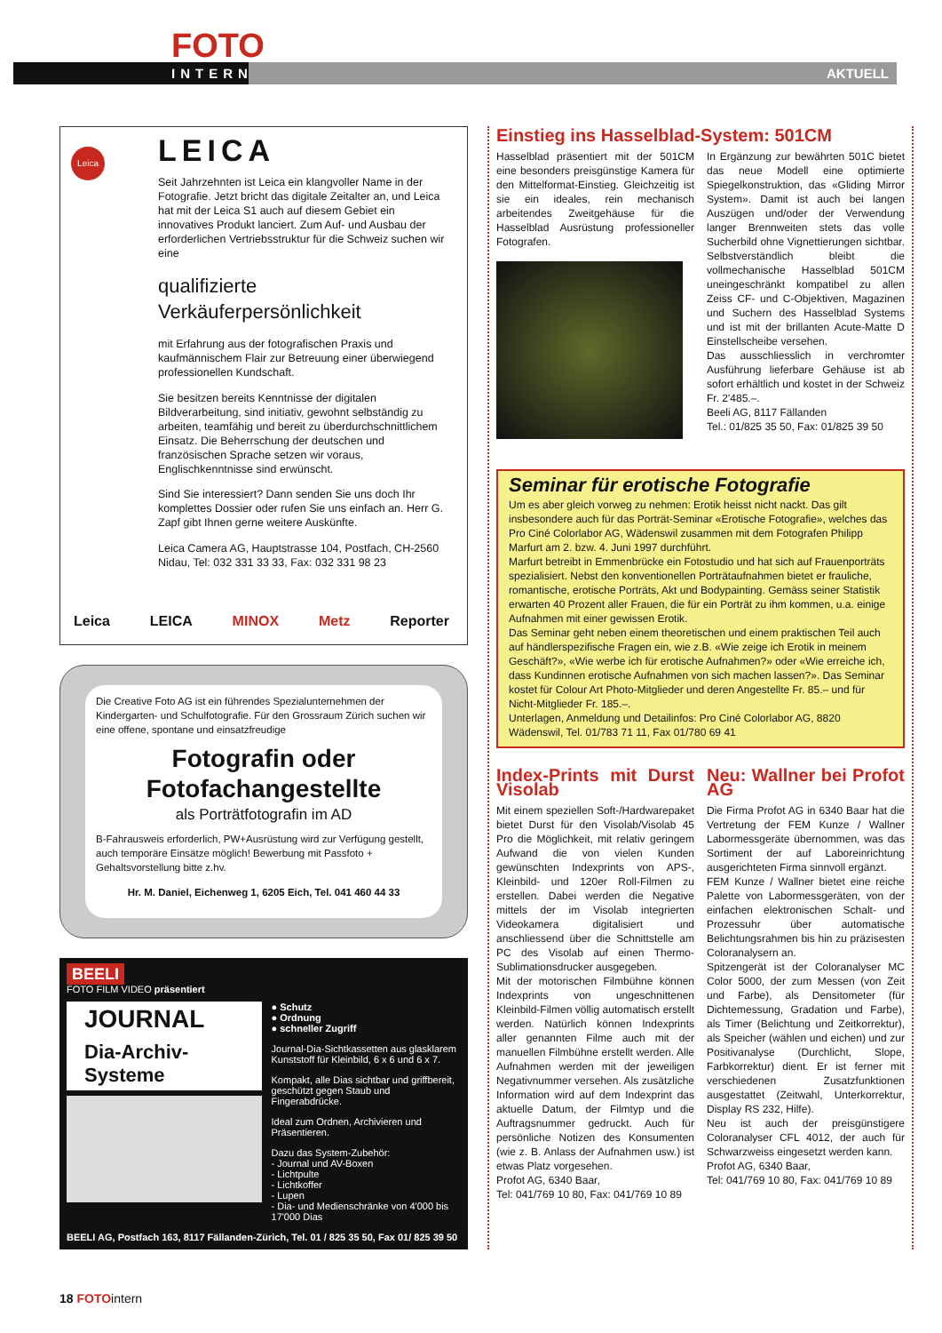FOTO
INTERN AKTUELL
Leica
LEICA
Seit Jahrzehnten ist Leica ein klangvoller Name in der Fotografie. Jetzt bricht das digitale Zeitalter an, und Leica hat mit der Leica S1 auch auf diesem Gebiet ein innovatives Produkt lanciert. Zum Auf- und Ausbau der erforderlichen Vertriebsstruktur für die Schweiz suchen wir eine
qualifizierte Verkäuferpersönlichkeit
mit Erfahrung aus der fotografischen Praxis und kaufmännischem Flair zur Betreuung einer überwiegend professionellen Kundschaft.
Sie besitzen bereits Kenntnisse der digitalen Bildverarbeitung, sind initiativ, gewohnt selbständig zu arbeiten, teamfähig und bereit zu überdurchschnittlichem Einsatz. Die Beherrschung der deutschen und französischen Sprache setzen wir voraus, Englischkenntnisse sind erwünscht.
Sind Sie interessiert? Dann senden Sie uns doch Ihr komplettes Dossier oder rufen Sie uns einfach an. Herr G. Zapf gibt Ihnen gerne weitere Auskünfte.
Leica Camera AG, Hauptstrasse 104, Postfach, CH-2560 Nidau, Tel: 032 331 33 33, Fax: 032 331 98 23
Leica LEICA MINOX Metz Reporter
Die Creative Foto AG ist ein führendes Spezialunternehmen der Kindergarten- und Schulfotografie. Für den Grossraum Zürich suchen wir eine offene, spontane und einsatzfreudige
Fotografin oder
Fotofachangestellte
als Porträtfotografin im AD
B-Fahrausweis erforderlich, PW+Ausrüstung wird zur Verfügung gestellt, auch temporäre Einsätze möglich! Bewerbung mit Passfoto + Gehaltsvorstellung bitte z.hv.
Hr. M. Daniel, Eichenweg 1, 6205 Eich, Tel. 041 460 44 33
BEELI
FOTO FILM VIDEO präsentiert
JOURNAL
Dia-Archiv-Systeme
● Schutz
● Ordnung
● schneller Zugriff
Journal-Dia-Sichtkassetten aus glasklarem Kunststoff für Kleinbild, 6 x 6 und 6 x 7.
Kompakt, alle Dias sichtbar und griffbereit, geschützt gegen Staub und Fingerabdrücke.
Ideal zum Ordnen, Archivieren und Präsentieren.
Dazu das System-Zubehör:
- Journal und AV-Boxen
- Lichtpulte
- Lichtkoffer
- Lupen
- Dia- und Medienschränke von 4'000 bis 17'000 Dias
BEELI AG, Postfach 163, 8117 Fällanden-Zürich, Tel. 01 / 825 35 50, Fax 01/ 825 39 50
Einstieg ins Hasselblad-System: 501CM
Hasselblad präsentiert mit der 501CM eine besonders preisgünstige Kamera für den Mittelformat-Einstieg. Gleichzeitig ist sie ein ideales, rein mechanisch arbeitendes Zweitgehäuse für die Hasselblad Ausrüstung professioneller Fotografen.
In Ergänzung zur bewährten 501C bietet das neue Modell eine optimierte Spiegelkonstruktion, das «Gliding Mirror System». Damit ist auch bei langen Auszügen und/oder der Verwendung langer Brennweiten stets das volle Sucherbild ohne Vignettierungen sichtbar. Selbstverständlich bleibt die vollmechanische Hasselblad 501CM uneingeschränkt kompatibel zu allen Zeiss CF- und C-Objektiven, Magazinen und Suchern des Hasselblad Systems und ist mit der brillanten Acute-Matte D Einstellscheibe versehen.
Das ausschliesslich in verchromter Ausführung lieferbare Gehäuse ist ab sofort erhältlich und kostet in der Schweiz Fr. 2'485.–.
Beeli AG, 8117 Fällanden
Tel.: 01/825 35 50, Fax: 01/825 39 50
Seminar für erotische Fotografie
Um es aber gleich vorweg zu nehmen: Erotik heisst nicht nackt. Das gilt insbesondere auch für das Porträt-Seminar «Erotische Fotografie», welches das Pro Ciné Colorlabor AG, Wädenswil zusammen mit dem Fotografen Philipp Marfurt am 2. bzw. 4. Juni 1997 durchführt.
Marfurt betreibt in Emmenbrücke ein Fotostudio und hat sich auf Frauenporträts spezialisiert. Nebst den konventionellen Porträtaufnahmen bietet er frauliche, romantische, erotische Porträts, Akt und Bodypainting. Gemäss seiner Statistik erwarten 40 Prozent aller Frauen, die für ein Porträt zu ihm kommen, u.a. einige Aufnahmen mit einer gewissen Erotik.
Das Seminar geht neben einem theoretischen und einem praktischen Teil auch auf händlerspezifische Fragen ein, wie z.B. «Wie zeige ich Erotik in meinem Geschäft?», «Wie werbe ich für erotische Aufnahmen?» oder «Wie erreiche ich, dass Kundinnen erotische Aufnahmen von sich machen lassen?». Das Seminar kostet für Colour Art Photo-Mitglieder und deren Angestellte Fr. 85.– und für Nicht-Mitglieder Fr. 185.–.
Unterlagen, Anmeldung und Detailinfos: Pro Ciné Colorlabor AG, 8820 Wädenswil, Tel. 01/783 71 11, Fax 01/780 69 41
Index-Prints mit Durst Visolab
Mit einem speziellen Soft-/Hardwarepaket bietet Durst für den Visolab/Visolab 45 Pro die Möglichkeit, mit relativ geringem Aufwand die von vielen Kunden gewünschten Indexprints von APS-, Kleinbild- und 120er Roll-Filmen zu erstellen. Dabei werden die Negative mittels der im Visolab integrierten Videokamera digitalisiert und anschliessend über die Schnittstelle am PC des Visolab auf einen Thermo-Sublimationsdrucker ausgegeben.
Mit der motorischen Filmbühne können Indexprints von ungeschnittenen Kleinbild-Filmen völlig automatisch erstellt werden. Natürlich können Indexprints aller genannten Filme auch mit der manuellen Filmbühne erstellt werden. Alle Aufnahmen werden mit der jeweiligen Negativnummer versehen. Als zusätzliche Information wird auf dem Indexprint das aktuelle Datum, der Filmtyp und die Auftragsnummer gedruckt. Auch für persönliche Notizen des Konsumenten (wie z. B. Anlass der Aufnahmen usw.) ist etwas Platz vorgesehen.
Profot AG, 6340 Baar,
Tel: 041/769 10 80, Fax: 041/769 10 89
Neu: Wallner bei Profot AG
Die Firma Profot AG in 6340 Baar hat die Vertretung der FEM Kunze / Wallner Labormessgeräte übernommen, was das Sortiment der auf Laboreinrichtung ausgerichteten Firma sinnvoll ergänzt.
FEM Kunze / Wallner bietet eine reiche Palette von Labormessgeräten, von der einfachen elektronischen Schalt- und Prozessuhr über automatische Belichtungsrahmen bis hin zu präzisesten Coloranalysern an.
Spitzengerät ist der Coloranalyser MC Color 5000, der zum Messen (von Zeit und Farbe), als Densitometer (für Dichtemessung, Gradation und Farbe), als Timer (Belichtung und Zeitkorrektur), als Speicher (wählen und eichen) und zur Positivanalyse (Durchlicht, Slope, Farbkorrektur) dient. Er ist ferner mit verschiedenen Zusatzfunktionen ausgestattet (Zeitwahl, Unterkorrektur, Display RS 232, Hilfe).
Neu ist auch der preisgünstigere Coloranalyser CFL 4012, der auch für Schwarzweiss eingesetzt werden kann.
Profot AG, 6340 Baar,
Tel: 041/769 10 80, Fax: 041/769 10 89
18 FOTO intern